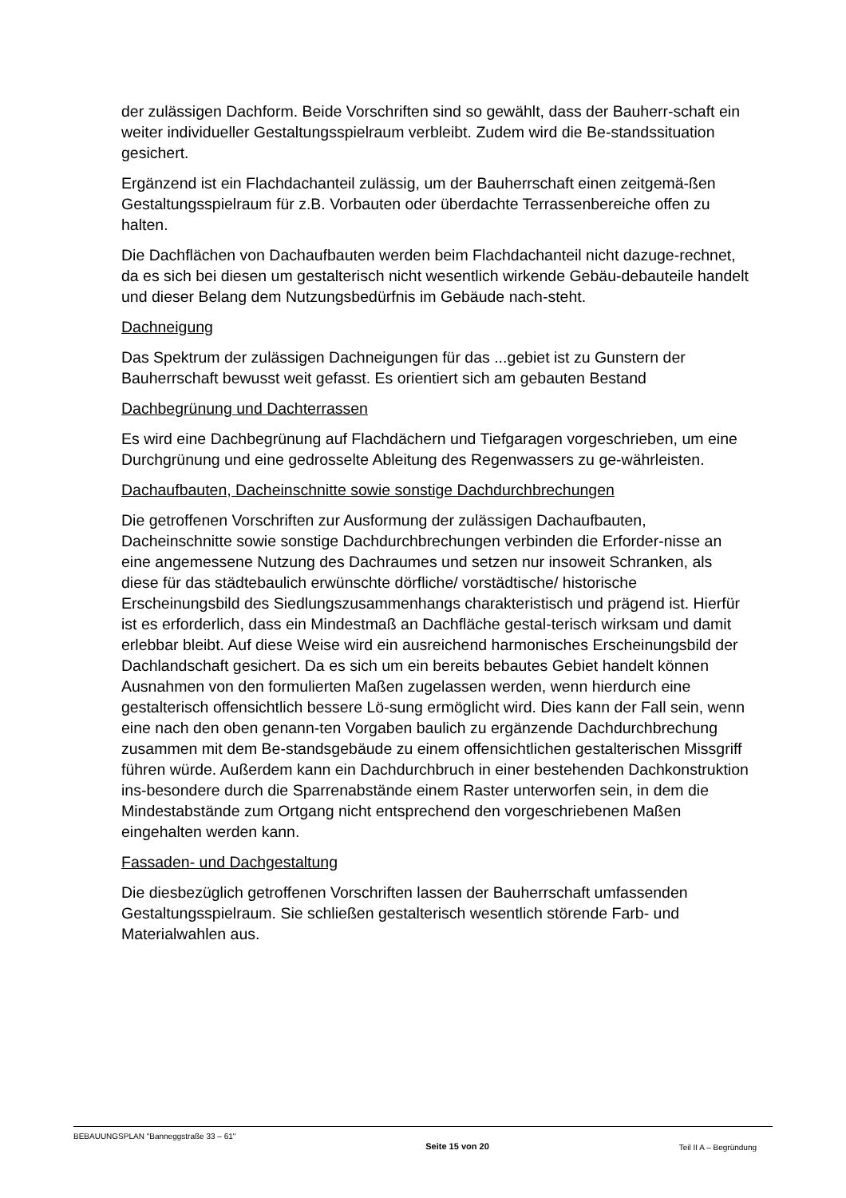der zulässigen Dachform. Beide Vorschriften sind so gewählt, dass der Bauherr-schaft ein weiter individueller Gestaltungsspielraum verbleibt. Zudem wird die Be-standssituation gesichert.
Ergänzend ist ein Flachdachanteil zulässig, um der Bauherrschaft einen zeitgemä-ßen Gestaltungsspielraum für z.B. Vorbauten oder überdachte Terrassenbereiche offen zu halten.
Die Dachflächen von Dachaufbauten werden beim Flachdachanteil nicht dazuge-rechnet, da es sich bei diesen um gestalterisch nicht wesentlich wirkende Gebäu-debauteile handelt und dieser Belang dem Nutzungsbedürfnis im Gebäude nach-steht.
Dachneigung
Das Spektrum der zulässigen Dachneigungen für das ...gebiet ist zu Gunstern der Bauherrschaft bewusst weit gefasst. Es orientiert sich am gebauten Bestand
Dachbegrünung und Dachterrassen
Es wird eine Dachbegrünung auf Flachdächern und Tiefgaragen vorgeschrieben, um eine Durchgrünung und eine gedrosselte Ableitung des Regenwassers zu ge-währleisten.
Dachaufbauten, Dacheinschnitte sowie sonstige Dachdurchbrechungen
Die getroffenen Vorschriften zur Ausformung der zulässigen Dachaufbauten, Dacheinschnitte sowie sonstige Dachdurchbrechungen verbinden die Erforder-nisse an eine angemessene Nutzung des Dachraumes und setzen nur insoweit Schranken, als diese für das städtebaulich erwünschte dörfliche/ vorstädtische/ historische Erscheinungsbild des Siedlungszusammenhangs charakteristisch und prägend ist. Hierfür ist es erforderlich, dass ein Mindestmaß an Dachfläche gestal-terisch wirksam und damit erlebbar bleibt. Auf diese Weise wird ein ausreichend harmonisches Erscheinungsbild der Dachlandschaft gesichert. Da es sich um ein bereits bebautes Gebiet handelt können Ausnahmen von den formulierten Maßen zugelassen werden, wenn hierdurch eine gestalterisch offensichtlich bessere Lö-sung ermöglicht wird. Dies kann der Fall sein, wenn eine nach den oben genann-ten Vorgaben baulich zu ergänzende Dachdurchbrechung zusammen mit dem Be-standsgebäude zu einem offensichtlichen gestalterischen Missgriff führen würde. Außerdem kann ein Dachdurchbruch in einer bestehenden Dachkonstruktion ins-besondere durch die Sparrenabstände einem Raster unterworfen sein, in dem die Mindestabstände zum Ortgang nicht entsprechend den vorgeschriebenen Maßen eingehalten werden kann.
Fassaden- und Dachgestaltung
Die diesbezüglich getroffenen Vorschriften lassen der Bauherrschaft umfassenden Gestaltungsspielraum. Sie schließen gestalterisch wesentlich störende Farb- und Materialwahlen aus.
BEBAUUNGSPLAN "Banneggstraße 33 – 61"
Seite 15 von 20 Teil II A – Begründung